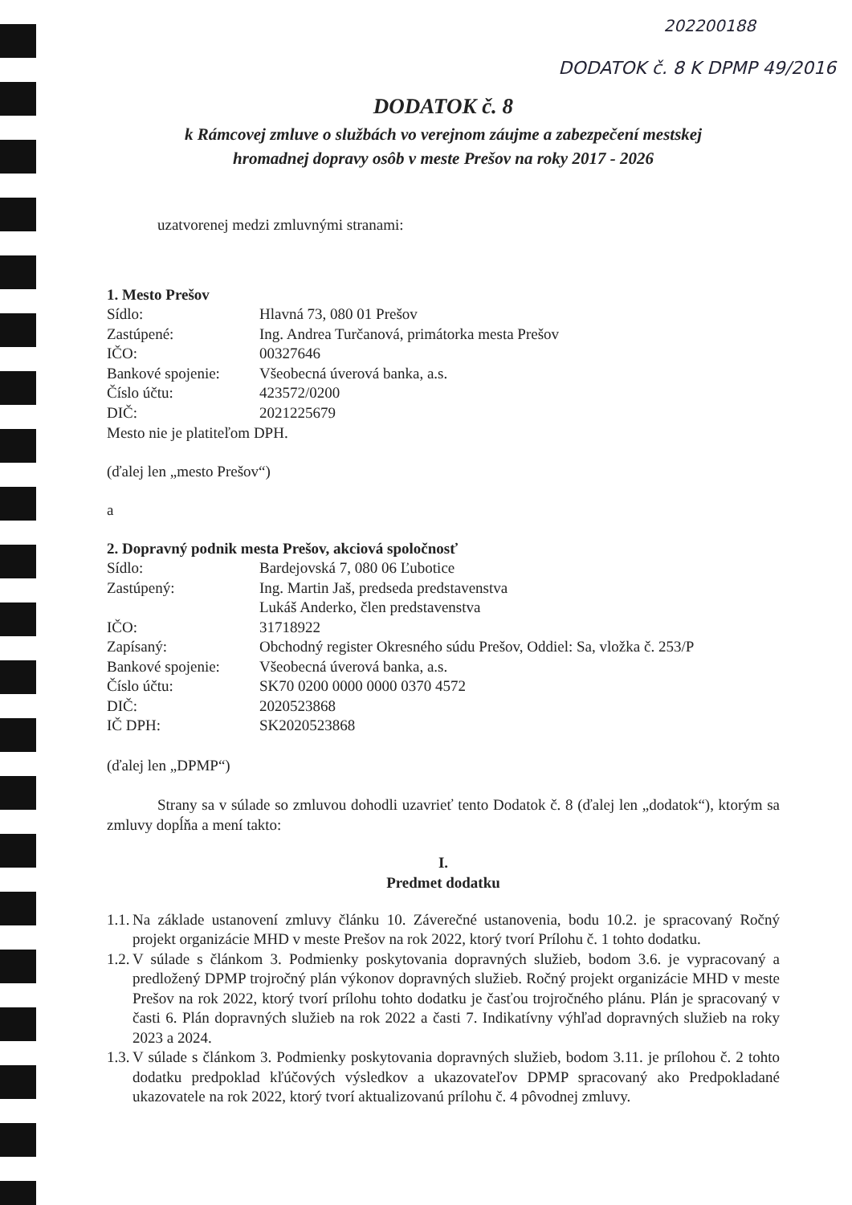202200188
DODATOK č. 8 K DPMP 49/2016
DODATOK č. 8
k Rámcovej zmluve o službách vo verejnom záujme a zabezpečení mestskej
hromadnej dopravy osôb v meste Prešov na roky 2017 - 2026
uzatvorenej medzi zmluvnými stranami:
1. Mesto Prešov
Sídlo: Hlavná 73, 080 01 Prešov
Zastúpené: Ing. Andrea Turčanová, primátorka mesta Prešov
IČO: 00327646
Bankové spojenie: Všeobecná úverová banka, a.s.
Číslo účtu: 423572/0200
DIČ: 2021225679
Mesto nie je platiteľom DPH.
(ďalej len „mesto Prešov“)
a
2. Dopravný podnik mesta Prešov, akciová spoločnosť
Sídlo: Bardejovská 7, 080 06 Ľubotice
Zastúpený: Ing. Martin Jaš, predseda predstavenstva
Lukáš Anderko, člen predstavenstva
IČO: 31718922
Zapísaný: Obchodný register Okresného súdu Prešov, Oddiel: Sa, vložka č. 253/P
Bankové spojenie: Všeobecná úverová banka, a.s.
Číslo účtu: SK70 0200 0000 0000 0370 4572
DIČ: 2020523868
IČ DPH: SK2020523868
(ďalej len „DPMP“)
Strany sa v súlade so zmluvou dohodli uzavrieť tento Dodatok č. 8 (ďalej len „dodatok“), ktorým sa zmluvy dopĺňa a mení takto:
I.
Predmet dodatku
1.1. Na základe ustanovení zmluvy článku 10. Záverečné ustanovenia, bodu 10.2. je spracovaný Ročný projekt organizácie MHD v meste Prešov na rok 2022, ktorý tvorí Prílohu č. 1 tohto dodatku.
1.2. V súlade s článkom 3. Podmienky poskytovania dopravných služieb, bodom 3.6. je vypracovaný a predložený DPMP trojročný plán výkonov dopravných služieb. Ročný projekt organizácie MHD v meste Prešov na rok 2022, ktorý tvorí prílohu tohto dodatku je časťou trojročného plánu. Plán je spracovaný v časti 6. Plán dopravných služieb na rok 2022 a časti 7. Indikatívny výhľad dopravných služieb na roky 2023 a 2024.
1.3. V súlade s článkom 3. Podmienky poskytovania dopravných služieb, bodom 3.11. je prílohou č. 2 tohto dodatku predpoklad kľúčových výsledkov a ukazovateľov DPMP spracovaný ako Predpokladané ukazovatele na rok 2022, ktorý tvorí aktualizovanú prílohu č. 4 pôvodnej zmluvy.